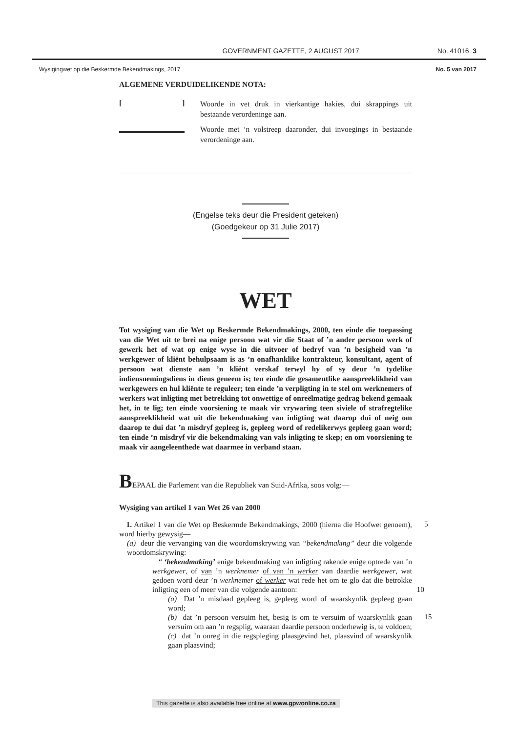GOVERNMENT GAZETTE, 2 AUGUST 2017 No. 41016 3
Wysigingwet op die Beskermde Bekendmakings, 2017 No. 5 van 2017
ALGEMENE VERDUIDELIKENDE NOTA:
[ ]
Woorde in vet druk in vierkantige hakies, dui skrappings uit bestaande verordeninge aan.
Woorde met ’n volstreep daaronder, dui invoegings in bestaande verordeninge aan.
(Engelse teks deur die President geteken)
(Goedgekeur op 31 Julie 2017)
WET
Tot wysiging van die Wet op Beskermde Bekendmakings, 2000, ten einde die toepassing van die Wet uit te brei na enige persoon wat vir die Staat of ’n ander persoon werk of gewerk het of wat op enige wyse in die uitvoer of bedryf van ’n besigheid van ’n werkgewer of kliënt behulpsaam is as ’n onafhanklike kontrakteur, konsultant, agent of persoon wat dienste aan ’n kliënt verskaf terwyl hy of sy deur ’n tydelike indiensnemingsdiens in diens geneem is; ten einde die gesamentlike aanspreeklikheid van werkgewers en hul kliënte te reguleer; ten einde ’n verpligting in te stel om werknemers of werkers wat inligting met betrekking tot onwettige of onreëlmatige gedrag bekend gemaak het, in te lig; ten einde voorsiening te maak vir vrywaring teen siviele of strafregtelike aanspreeklikheid wat uit die bekendmaking van inligting wat daarop dui of neig om daarop te dui dat ’n misdryf gepleeg is, gepleeg word of redelikerwys gepleeg gaan word; ten einde ’n misdryf vir die bekendmaking van vals inligting te skep; en om voorsiening te maak vir aangeleenthede wat daarmee in verband staan.
BEPAAL die Parlement van die Republiek van Suid-Afrika, soos volg:—
Wysiging van artikel 1 van Wet 26 van 2000
1. Artikel 1 van die Wet op Beskermde Bekendmakings, 2000 (hierna die Hoofwet genoem), word hierby gewysig—
5
(a) deur die vervanging van die woordomskrywing van “bekendmaking” deur die volgende woordomskrywing:
“ ‘bekendmaking’ enige bekendmaking van inligting rakende enige optrede van ’n werkgewer, of van ’n werknemer of van ’n werker van daardie werkgewer, wat gedoen word deur ’n werknemer of werker wat rede het om te glo dat die betrokke inligting een of meer van die volgende aantoon: 10
(a) Dat ’n misdaad gepleeg is, gepleeg word of waarskynlik gepleeg gaan word;
(b) dat ’n persoon versuim het, besig is om te versuim of waarskynlik gaan versuim om aan ’n regsplig, waaraan daardie persoon onderhewig is, te voldoen;
15
(c) dat ’n onreg in die regspleging plaasgevind het, plaasvind of waarskynlik gaan plaasvind;
This gazette is also available free online at www.gpwonline.co.za